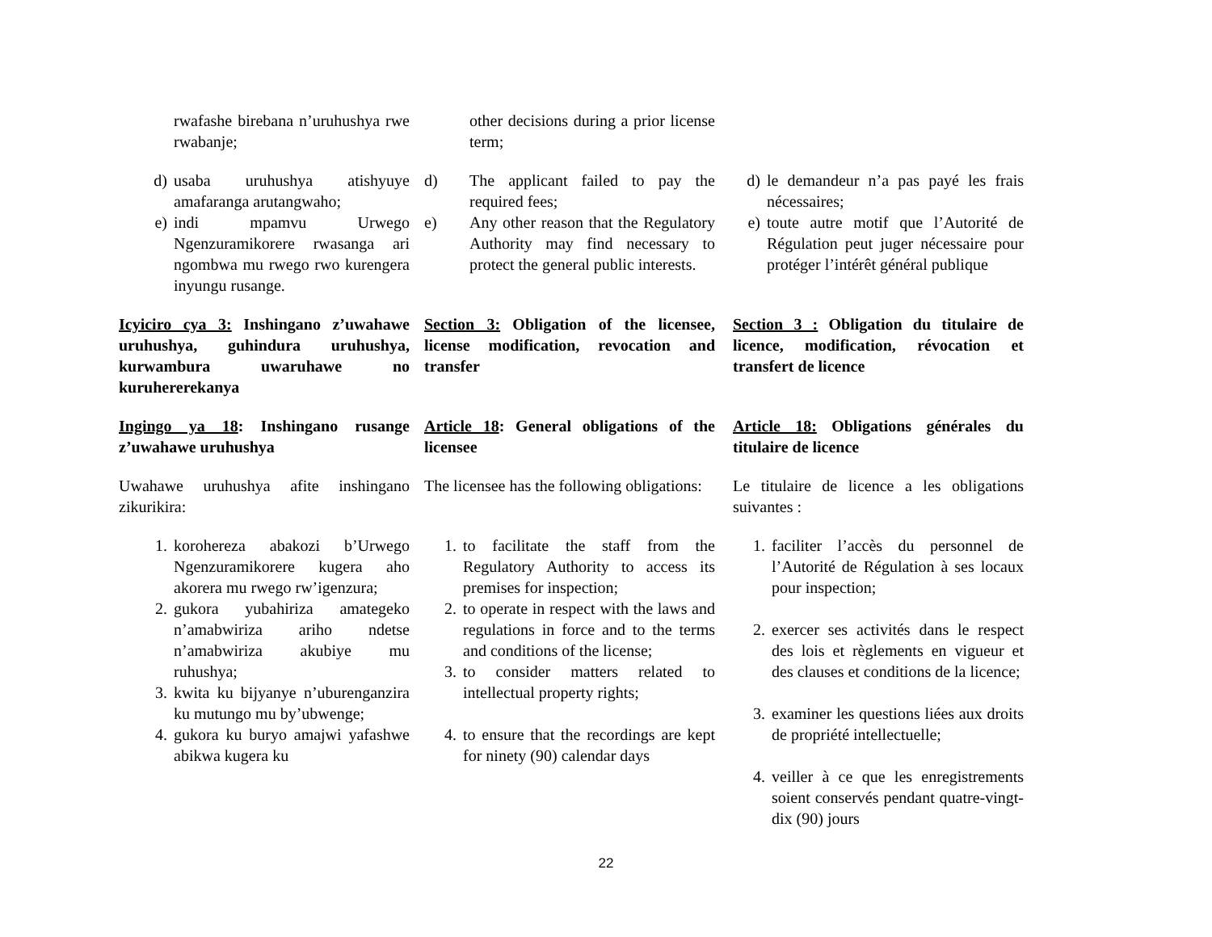rwafashe birebana n’uruhushya rwe rwabanje;
other decisions during a prior license term;
d) usaba uruhushya atishyuye amafaranga arutangwaho;
e) indi mpamvu Urwego Ngenzuramikorere rwasanga ari ngombwa mu rwego rwo kurengera inyungu rusange.
d) The applicant failed to pay the required fees;
e) Any other reason that the Regulatory Authority may find necessary to protect the general public interests.
d) le demandeur n’a pas payé les frais nécessaires;
e) toute autre motif que l’Autorité de Régulation peut juger nécessaire pour protéger l’intérêt général publique
Icyiciro cya 3: Inshingano z’uwahawe uruhushya, guhindura uruhushya, kurwambura uwaruhawe no kuruhererekanya
Section 3: Obligation of the licensee, license modification, revocation and transfer
Section 3 : Obligation du titulaire de licence, modification, révocation et transfert de licence
Ingingo ya 18: Inshingano rusange z’uwahawe uruhushya
Article 18: General obligations of the licensee
Article 18: Obligations générales du titulaire de licence
Uwahawe uruhushya afite inshingano zikurikira:
The licensee has the following obligations:
Le titulaire de licence a les obligations suivantes :
1. korohereza abakozi b’Urwego Ngenzuramikorere kugera aho akorera mu rwego rw’igenzura;
2. gukora yubahiriza amategeko n’amabwiriza ariho ndetse n’amabwiriza akubiye mu ruhushya;
3. kwita ku bijyanye n’uburenganzira ku mutungo mu by’ubwenge;
4. gukora ku buryo amajwi yafashwe abikwa kugera ku
1. to facilitate the staff from the Regulatory Authority to access its premises for inspection;
2. to operate in respect with the laws and regulations in force and to the terms and conditions of the license;
3. to consider matters related to intellectual property rights;
4. to ensure that the recordings are kept for ninety (90) calendar days
1. faciliter l’accès du personnel de l’Autorité de Régulation à ses locaux pour inspection;
2. exercer ses activités dans le respect des lois et règlements en vigueur et des clauses et conditions de la licence;
3. examiner les questions liées aux droits de propriété intellectuelle;
4. veiller à ce que les enregistrements soient conservés pendant quatre-vingt-dix (90) jours
22